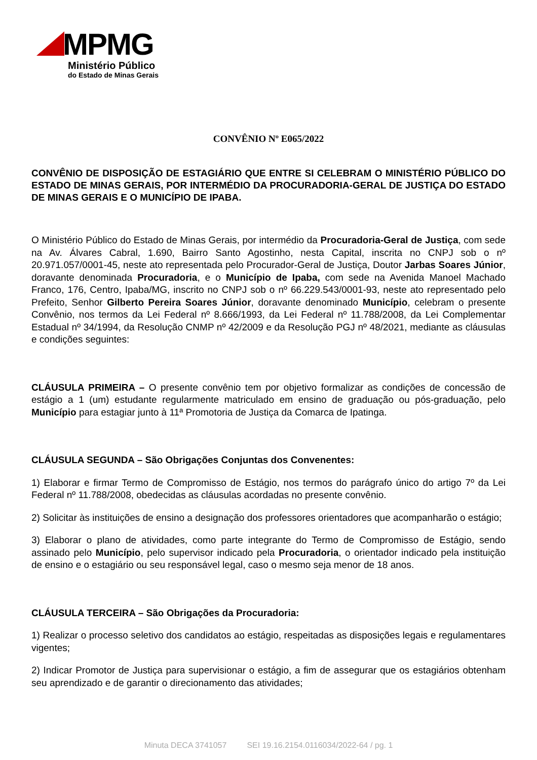MPMG
Ministério Público
do Estado de Minas Gerais
CONVÊNIO Nº E065/2022
CONVÊNIO DE DISPOSIÇÃO DE ESTAGIÁRIO QUE ENTRE SI CELEBRAM O MINISTÉRIO PÚBLICO DO ESTADO DE MINAS GERAIS, POR INTERMÉDIO DA PROCURADORIA-GERAL DE JUSTIÇA DO ESTADO DE MINAS GERAIS E O MUNICÍPIO DE IPABA.
O Ministério Público do Estado de Minas Gerais, por intermédio da Procuradoria-Geral de Justiça, com sede na Av. Álvares Cabral, 1.690, Bairro Santo Agostinho, nesta Capital, inscrita no CNPJ sob o nº 20.971.057/0001-45, neste ato representada pelo Procurador-Geral de Justiça, Doutor Jarbas Soares Júnior, doravante denominada Procuradoria, e o Município de Ipaba, com sede na Avenida Manoel Machado Franco, 176, Centro, Ipaba/MG, inscrito no CNPJ sob o nº 66.229.543/0001-93, neste ato representado pelo Prefeito, Senhor Gilberto Pereira Soares Júnior, doravante denominado Município, celebram o presente Convênio, nos termos da Lei Federal nº 8.666/1993, da Lei Federal nº 11.788/2008, da Lei Complementar Estadual nº 34/1994, da Resolução CNMP nº 42/2009 e da Resolução PGJ nº 48/2021, mediante as cláusulas e condições seguintes:
CLÁUSULA PRIMEIRA – O presente convênio tem por objetivo formalizar as condições de concessão de estágio a 1 (um) estudante regularmente matriculado em ensino de graduação ou pós-graduação, pelo Município para estagiar junto à 11ª Promotoria de Justiça da Comarca de Ipatinga.
CLÁUSULA SEGUNDA – São Obrigações Conjuntas dos Convenentes:
1) Elaborar e firmar Termo de Compromisso de Estágio, nos termos do parágrafo único do artigo 7º da Lei Federal nº 11.788/2008, obedecidas as cláusulas acordadas no presente convênio.
2) Solicitar às instituições de ensino a designação dos professores orientadores que acompanharão o estágio;
3) Elaborar o plano de atividades, como parte integrante do Termo de Compromisso de Estágio, sendo assinado pelo Município, pelo supervisor indicado pela Procuradoria, o orientador indicado pela instituição de ensino e o estagiário ou seu responsável legal, caso o mesmo seja menor de 18 anos.
CLÁUSULA TERCEIRA – São Obrigações da Procuradoria:
1) Realizar o processo seletivo dos candidatos ao estágio, respeitadas as disposições legais e regulamentares vigentes;
2) Indicar Promotor de Justiça para supervisionar o estágio, a fim de assegurar que os estagiários obtenham seu aprendizado e de garantir o direcionamento das atividades;
Minuta DECA 3741057 SEI 19.16.2154.0116034/2022-64 / pg. 1